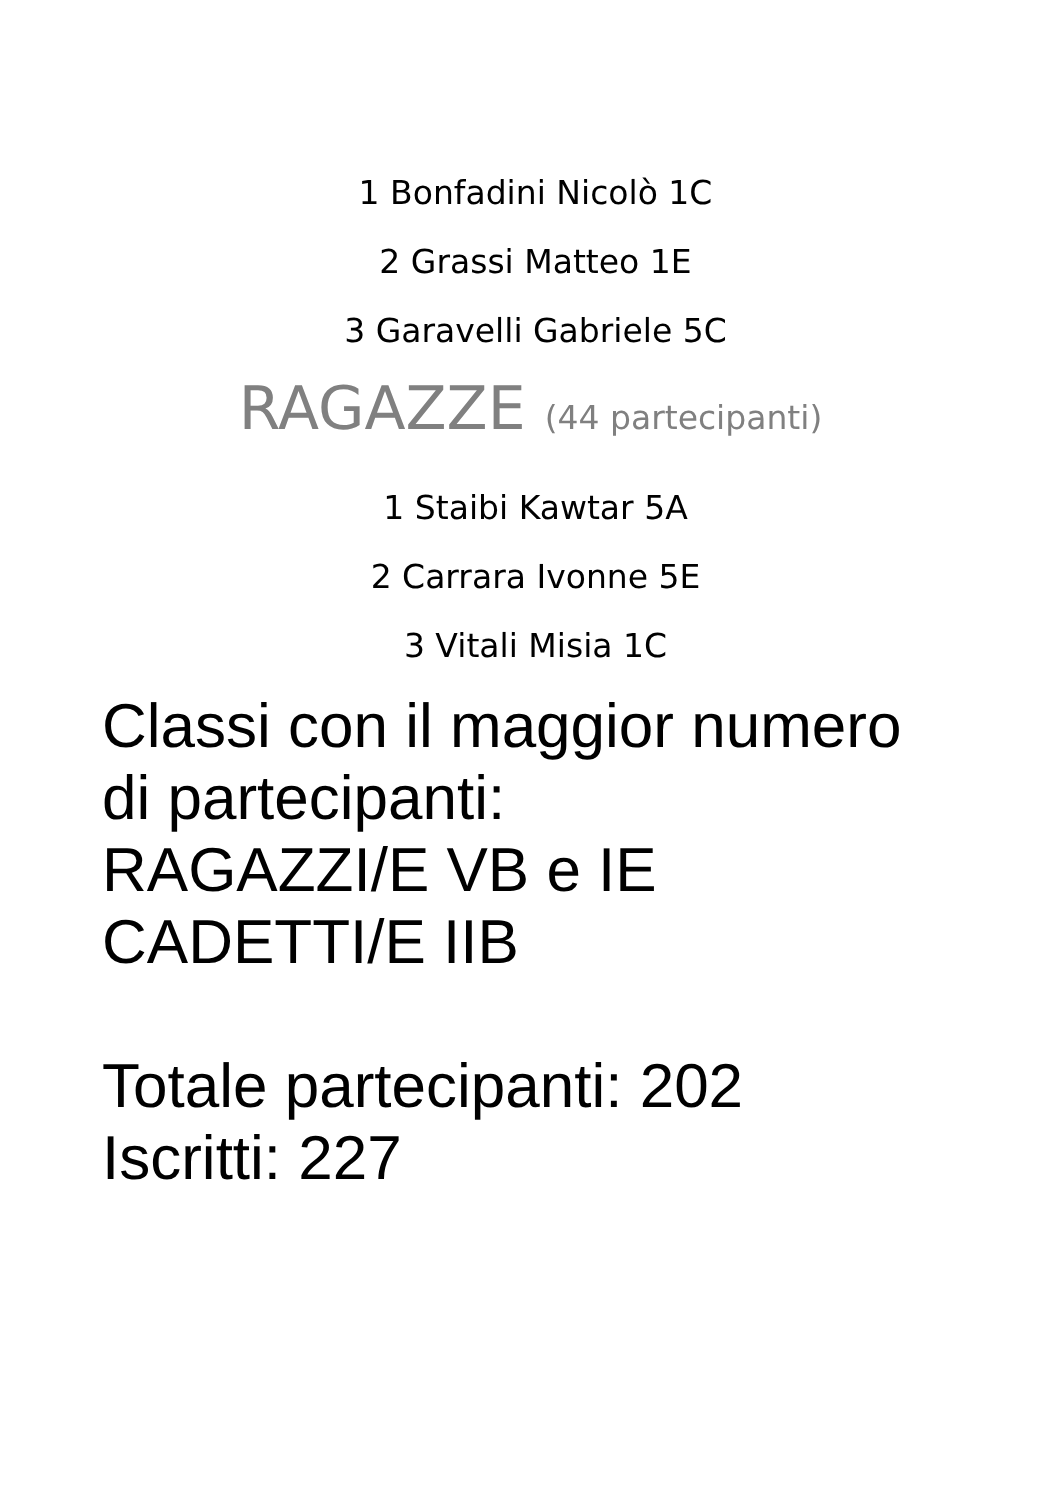1 Bonfadini Nicolò 1C
2 Grassi Matteo 1E
3 Garavelli Gabriele 5C
RAGAZZE (44 partecipanti)
1 Staibi Kawtar 5A
2 Carrara Ivonne 5E
3 Vitali Misia 1C
Classi con il maggior numero
di partecipanti:
RAGAZZI/E VB e IE
CADETTI/E IIB
Totale partecipanti: 202
Iscritti: 227